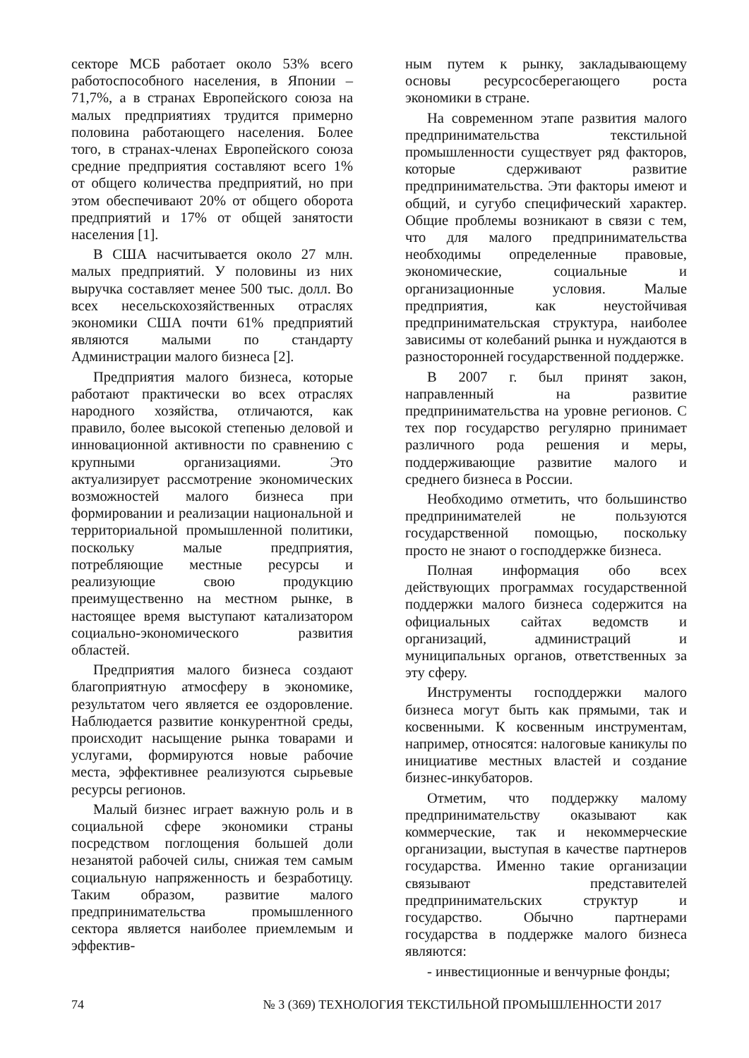секторе МСБ работает около 53% всего работоспособного населения, в Японии – 71,7%, а в странах Европейского союза на малых предприятиях трудится примерно половина работающего населения. Более того, в странах-членах Европейского союза средние предприятия составляют всего 1% от общего количества предприятий, но при этом обеспечивают 20% от общего оборота предприятий и 17% от общей занятости населения [1].
В США насчитывается около 27 млн. малых предприятий. У половины из них выручка составляет менее 500 тыс. долл. Во всех несельскохозяйственных отраслях экономики США почти 61% предприятий являются малыми по стандарту Администрации малого бизнеса [2].
Предприятия малого бизнеса, которые работают практически во всех отраслях народного хозяйства, отличаются, как правило, более высокой степенью деловой и инновационной активности по сравнению с крупными организациями. Это актуализирует рассмотрение экономических возможностей малого бизнеса при формировании и реализации национальной и территориальной промышленной политики, поскольку малые предприятия, потребляющие местные ресурсы и реализующие свою продукцию преимущественно на местном рынке, в настоящее время выступают катализатором социально-экономического развития областей.
Предприятия малого бизнеса создают благоприятную атмосферу в экономике, результатом чего является ее оздоровление. Наблюдается развитие конкурентной среды, происходит насыщение рынка товарами и услугами, формируются новые рабочие места, эффективнее реализуются сырьевые ресурсы регионов.
Малый бизнес играет важную роль и в социальной сфере экономики страны посредством поглощения большей доли незанятой рабочей силы, снижая тем самым социальную напряженность и безработицу. Таким образом, развитие малого предпринимательства промышленного сектора является наиболее приемлемым и эффектив-
ным путем к рынку, закладывающему основы ресурсосберегающего роста экономики в стране.
На современном этапе развития малого предпринимательства текстильной промышленности существует ряд факторов, которые сдерживают развитие предпринимательства. Эти факторы имеют и общий, и сугубо специфический характер. Общие проблемы возникают в связи с тем, что для малого предпринимательства необходимы определенные правовые, экономические, социальные и организационные условия. Малые предприятия, как неустойчивая предпринимательская структура, наиболее зависимы от колебаний рынка и нуждаются в разносторонней государственной поддержке.
В 2007 г. был принят закон, направленный на развитие предпринимательства на уровне регионов. С тех пор государство регулярно принимает различного рода решения и меры, поддерживающие развитие малого и среднего бизнеса в России.
Необходимо отметить, что большинство предпринимателей не пользуются государственной помощью, поскольку просто не знают о господдержке бизнеса.
Полная информация обо всех действующих программах государственной поддержки малого бизнеса содержится на официальных сайтах ведомств и организаций, администраций и муниципальных органов, ответственных за эту сферу.
Инструменты господдержки малого бизнеса могут быть как прямыми, так и косвенными. К косвенным инструментам, например, относятся: налоговые каникулы по инициативе местных властей и создание бизнес-инкубаторов.
Отметим, что поддержку малому предпринимательству оказывают как коммерческие, так и некоммерческие организации, выступая в качестве партнеров государства. Именно такие организации связывают представителей предпринимательских структур и государство. Обычно партнерами государства в поддержке малого бизнеса являются:
- инвестиционные и венчурные фонды;
74 № 3 (369) ТЕХНОЛОГИЯ ТЕКСТИЛЬНОЙ ПРОМЫШЛЕННОСТИ 2017